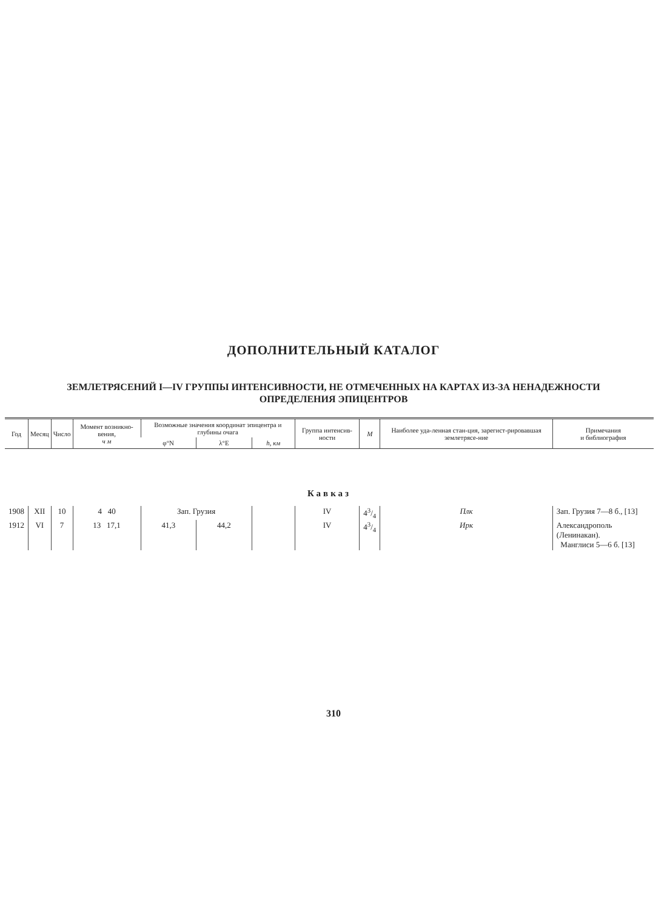ДОПОЛНИТЕЛЬНЫЙ КАТАЛОГ
ЗЕМЛЕТРЯСЕНИЙ I—IV ГРУППЫ ИНТЕНСИВНОСТИ, НЕ ОТМЕЧЕННЫХ НА КАРТАХ ИЗ-ЗА НЕНАДЕЖНОСТИ
ОПРЕДЕЛЕНИЯ ЭПИЦЕНТРОВ
| Год | Месяц | Число | Момент возникно-вения, ч м | Возможные значения координат эпицентра и глубины очага | | | Группа интенсив-ности | M | Наиболее уда-ленная стан-ция, зарегист-рировавшая землетрясе-ние | Примечания и библиография |
| --- | --- | --- | --- | --- | --- | --- | --- | --- | --- | --- |
| | | | | φ°N | λ°E | h, км | | | | |
| Кавказ | | | | | | | | | | |
| 1908 | XII | 10 | 4 40 | Зап. Грузия | | | IV | 43/4 | Плк | Зап. Грузия 7—8 б., [13] |
| 1912 | VI | 7 | 13 17,1 | 41,3 | 44,2 | | IV | 43/4 | Ирк | Александрополь (Ленинакан). Манглиси 5—6 б. [13] |
310